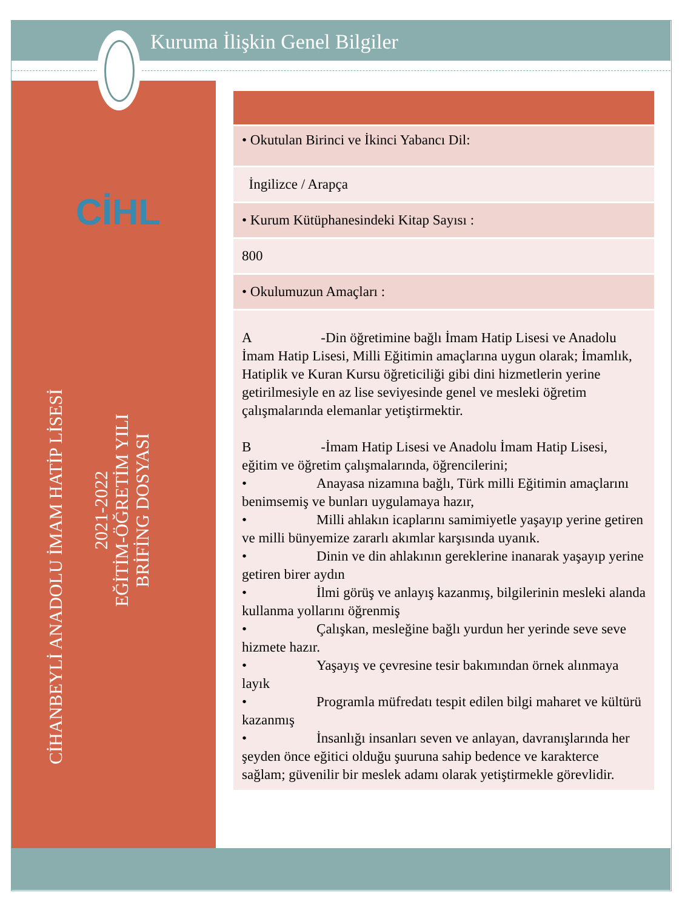Kuruma İlişkin Genel Bilgiler
CİHL
CİHANBEYLİ ANADOLU İMAM HATİP LİSESİ
2021-2022
EĞİTİM-ÖĞRETİM YILI
BRİFİNG DOSYASI
| • Okutulan Birinci ve İkinci Yabancı Dil: |
| İngilizce / Arapça |
| • Kurum Kütüphanesindeki Kitap Sayısı : |
| 800 |
| • Okulumuzun Amaçları : |
| A -Din öğretimine bağlı İmam Hatip Lisesi ve Anadolu İmam Hatip Lisesi, Milli Eğitimin amaçlarına uygun olarak; İmamlık, Hatiplik ve Kuran Kursu öğreticiliği gibi dini hizmetlerin yerine getirilmesiyle en az lise seviyesinde genel ve mesleki öğretim çalışmalarında elemanlar yetiştirmektir. B -İmam Hatip Lisesi ve Anadolu İmam Hatip Lisesi, eğitim ve öğretim çalışmalarında, öğrencilerini; • Anayasa nizamına bağlı, Türk milli Eğitimin amaçlarını benimsemiş ve bunları uygulamaya hazır, • Milli ahlakın icaplarını samimiyetle yaşayıp yerine getiren ve milli bünyemize zararlı akımlar karşısında uyanık. • Dinin ve din ahlakının gereklerine inanarak yaşayıp yerine getiren birer aydın • İlmi görüş ve anlayış kazanmış, bilgilerinin mesleki alanda kullanma yollarını öğrenmiş • Çalışkan, mesleğine bağlı yurdun her yerinde seve seve hizmete hazır. • Yaşayış ve çevresine tesir bakımından örnek alınmaya layık • Programla müfredatı tespit edilen bilgi maharet ve kültürü kazanmış • İnsanlığı insanları seven ve anlayan, davranışlarında her şeyden önce eğitici olduğu şuuruna sahip bedence ve karakterce sağlam; güvenilir bir meslek adamı olarak yetiştirmekle görevlidir. |